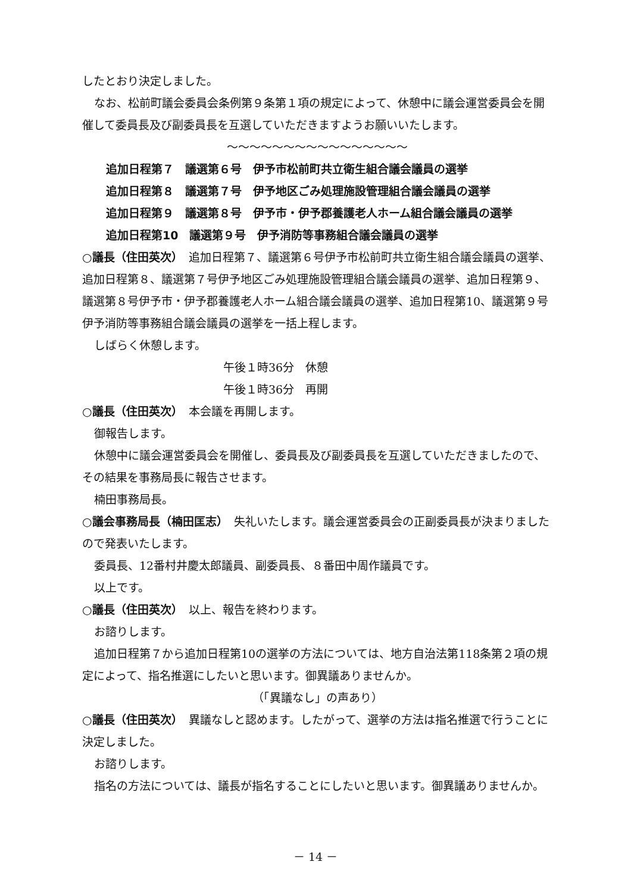したとおり決定しました。
なお、松前町議会委員会条例第９条第１項の規定によって、休憩中に議会運営委員会を開催して委員長及び副委員長を互選していただきますようお願いいたします。
〜〜〜〜〜〜〜〜〜〜〜〜〜〜〜〜
追加日程第７　議選第６号　伊予市松前町共立衛生組合議会議員の選挙
追加日程第８　議選第７号　伊予地区ごみ処理施設管理組合議会議員の選挙
追加日程第９　議選第８号　伊予市・伊予郡養護老人ホーム組合議会議員の選挙
追加日程第10　議選第９号　伊予消防等事務組合議会議員の選挙
○議長（住田英次）　追加日程第７、議選第６号伊予市松前町共立衛生組合議会議員の選挙、追加日程第８、議選第７号伊予地区ごみ処理施設管理組合議会議員の選挙、追加日程第９、議選第８号伊予市・伊予郡養護老人ホーム組合議会議員の選挙、追加日程第10、議選第９号伊予消防等事務組合議会議員の選挙を一括上程します。
しばらく休憩します。
午後１時36分　休憩
午後１時36分　再開
○議長（住田英次）　本会議を再開します。
御報告します。
休憩中に議会運営委員会を開催し、委員長及び副委員長を互選していただきましたので、その結果を事務局長に報告させます。
楠田事務局長。
○議会事務局長（楠田匡志）　失礼いたします。議会運営委員会の正副委員長が決まりましたので発表いたします。
委員長、12番村井慶太郎議員、副委員長、８番田中周作議員です。
以上です。
○議長（住田英次）　以上、報告を終わります。
お諮りします。
追加日程第７から追加日程第10の選挙の方法については、地方自治法第118条第２項の規定によって、指名推選にしたいと思います。御異議ありませんか。
（「異議なし」の声あり）
○議長（住田英次）　異議なしと認めます。したがって、選挙の方法は指名推選で行うことに決定しました。
お諮りします。
指名の方法については、議長が指名することにしたいと思います。御異議ありませんか。
－ 14 －